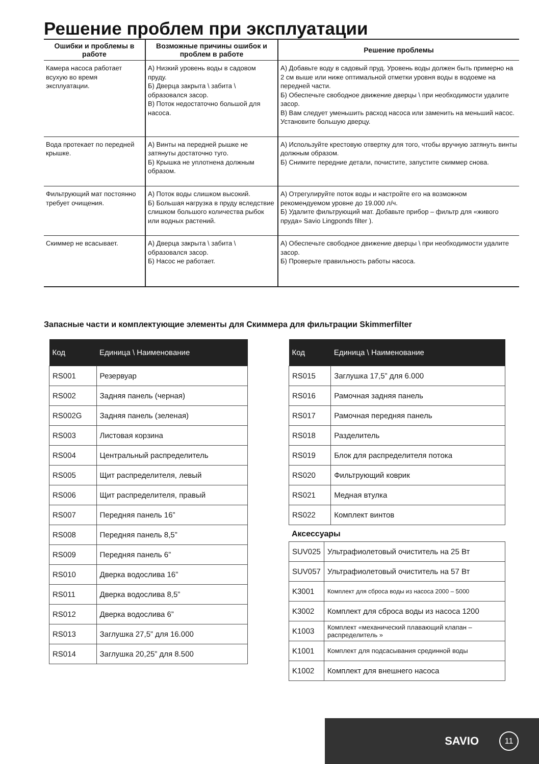Решение проблем при эксплуатации
| Ошибки и проблемы в работе | Возможные причины ошибок и проблем в работе | Решение проблемы |
| --- | --- | --- |
| Камера насоса работает всухую во время эксплуатации. | А) Низкий уровень воды в садовом пруду. Б) Дверца закрыта \ забита \ образовался засор. В) Поток недостаточно большой для насоса. | А) Добавьте воду в садовый пруд. Уровень воды должен быть примерно на 2 см выше или ниже оптимальной отметки уровня воды в водоеме на передней части. Б) Обеспечьте свободное движение дверцы \ при необходимости удалите засор. В) Вам следует уменьшить расход насоса или заменить на меньший насос. Установите большую дверцу. |
| Вода протекает по передней крышке. | А) Винты на передней рышке не затянуты достаточно туго. Б) Крышка не уплотнена должным образом. | А) Используйте крестовую отвертку для того, чтобы вручную затянуть винты должным образом. Б) Снимите передние детали, почистите, запустите скиммер снова. |
| Фильтрующий мат постоянно требует очищения. | А) Поток воды слишком высокий. Б) Большая нагрузка в пруду вследствие слишком большого количества рыбок или водных растений. | А) Отрегулируйте поток воды и настройте его на возможном рекомендуемом уровне до 19.000 л/ч. Б) Удалите фильтрующий мат. Добавьте прибор – фильтр для «живого пруда» Savio Lingponds filter ). |
| Скиммер не всасывает. | А) Дверца закрыта \ забита \ образовался засор. Б) Насос не работает. | А) Обеспечьте свободное движение дверцы \ при необходимости удалите засор. Б) Проверьте правильность работы насоса. |
Запасные части и комплектующие элементы для Скиммера для фильтрации Skimmerfilter
| Код | Единица \ Наименование |
| --- | --- |
| RS001 | Резервуар |
| RS002 | Задняя панель (черная) |
| RS002G | Задняя панель (зеленая) |
| RS003 | Листовая корзина |
| RS004 | Центральный распределитель |
| RS005 | Щит распределителя, левый |
| RS006 | Щит распределителя, правый |
| RS007 | Передняя панель 16” |
| RS008 | Передняя панель 8,5” |
| RS009 | Передняя панель 6” |
| RS010 | Дверка водослива 16” |
| RS011 | Дверка водослива 8,5” |
| RS012 | Дверка водослива 6” |
| RS013 | Заглушка 27,5” для 16.000 |
| RS014 | Заглушка 20,25” для 8.500 |
| Код | Единица \ Наименование |
| --- | --- |
| RS015 | Заглушка 17,5” для 6.000 |
| RS016 | Рамочная задняя панель |
| RS017 | Рамочная передняя панель |
| RS018 | Разделитель |
| RS019 | Блок для распределителя потока |
| RS020 | Фильтрующий коврик |
| RS021 | Медная втулка |
| RS022 | Комплект винтов |
Аксессуары
| SUV025 | Ультрафиолетовый очиститель на 25 Вт |
| SUV057 | Ультрафиолетовый очиститель на 57 Вт |
| K3001 | Комплект для сброса воды из насоса 2000 – 5000 |
| K3002 | Комплект для сброса воды из насоса 1200 |
| K1003 | Комплект «механический плавающий клапан – распределитель » |
| K1001 | Комплект для подсасывания срединной воды |
| K1002 | Комплект для внешнего насоса |
SAVIO 11